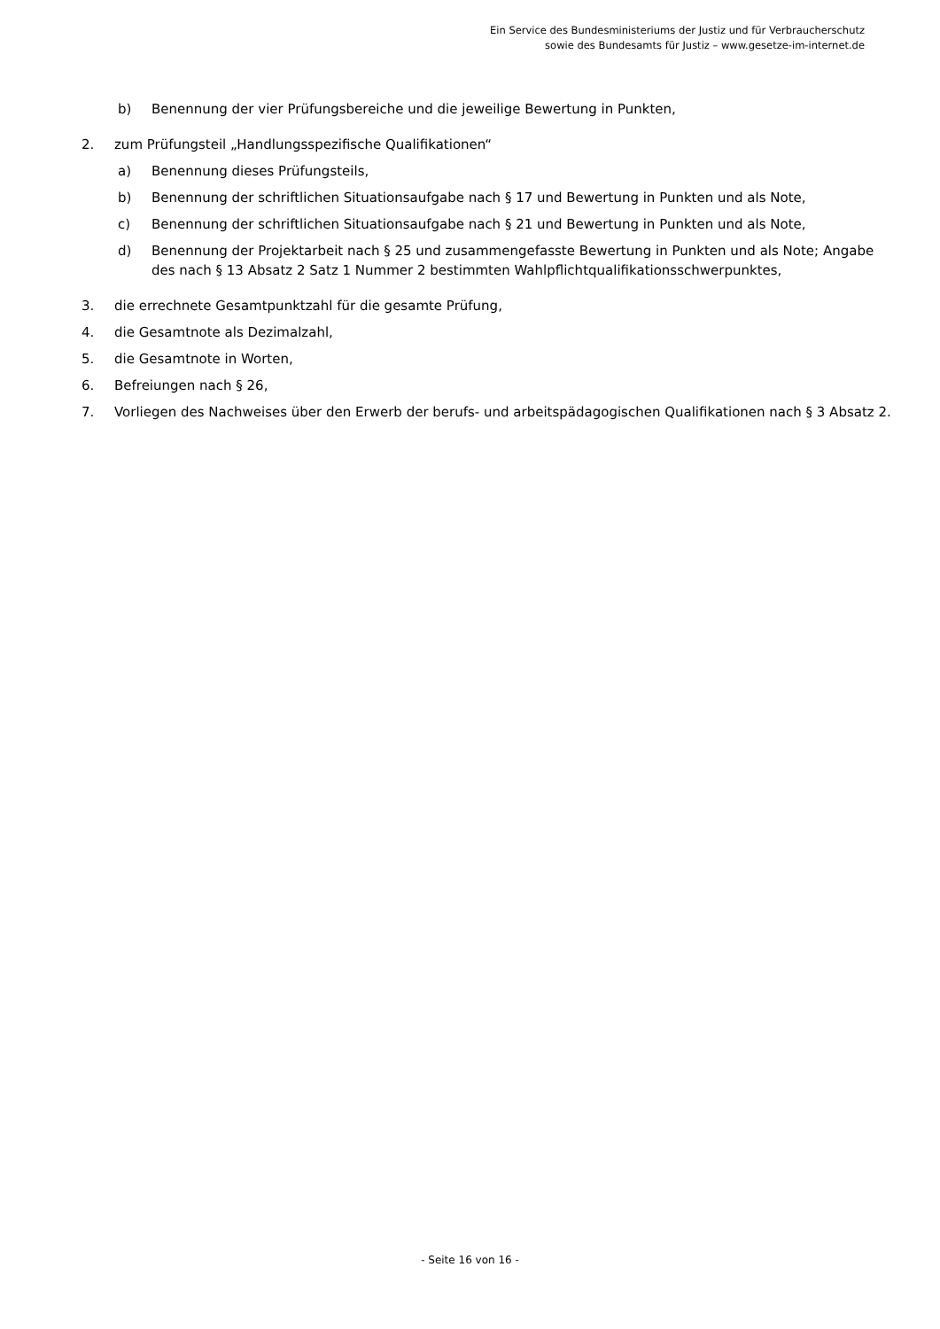Ein Service des Bundesministeriums der Justiz und für Verbraucherschutz
sowie des Bundesamts für Justiz – www.gesetze-im-internet.de
b) Benennung der vier Prüfungsbereiche und die jeweilige Bewertung in Punkten,
2. zum Prüfungsteil „Handlungsspezifische Qualifikationen“
a) Benennung dieses Prüfungsteils,
b) Benennung der schriftlichen Situationsaufgabe nach § 17 und Bewertung in Punkten und als Note,
c) Benennung der schriftlichen Situationsaufgabe nach § 21 und Bewertung in Punkten und als Note,
d) Benennung der Projektarbeit nach § 25 und zusammengefasste Bewertung in Punkten und als Note; Angabe des nach § 13 Absatz 2 Satz 1 Nummer 2 bestimmten Wahlpflichtqualifikationsschwerpunktes,
3. die errechnete Gesamtpunktzahl für die gesamte Prüfung,
4. die Gesamtnote als Dezimalzahl,
5. die Gesamtnote in Worten,
6. Befreiungen nach § 26,
7. Vorliegen des Nachweises über den Erwerb der berufs- und arbeitspädagogischen Qualifikationen nach § 3 Absatz 2.
- Seite 16 von 16 -